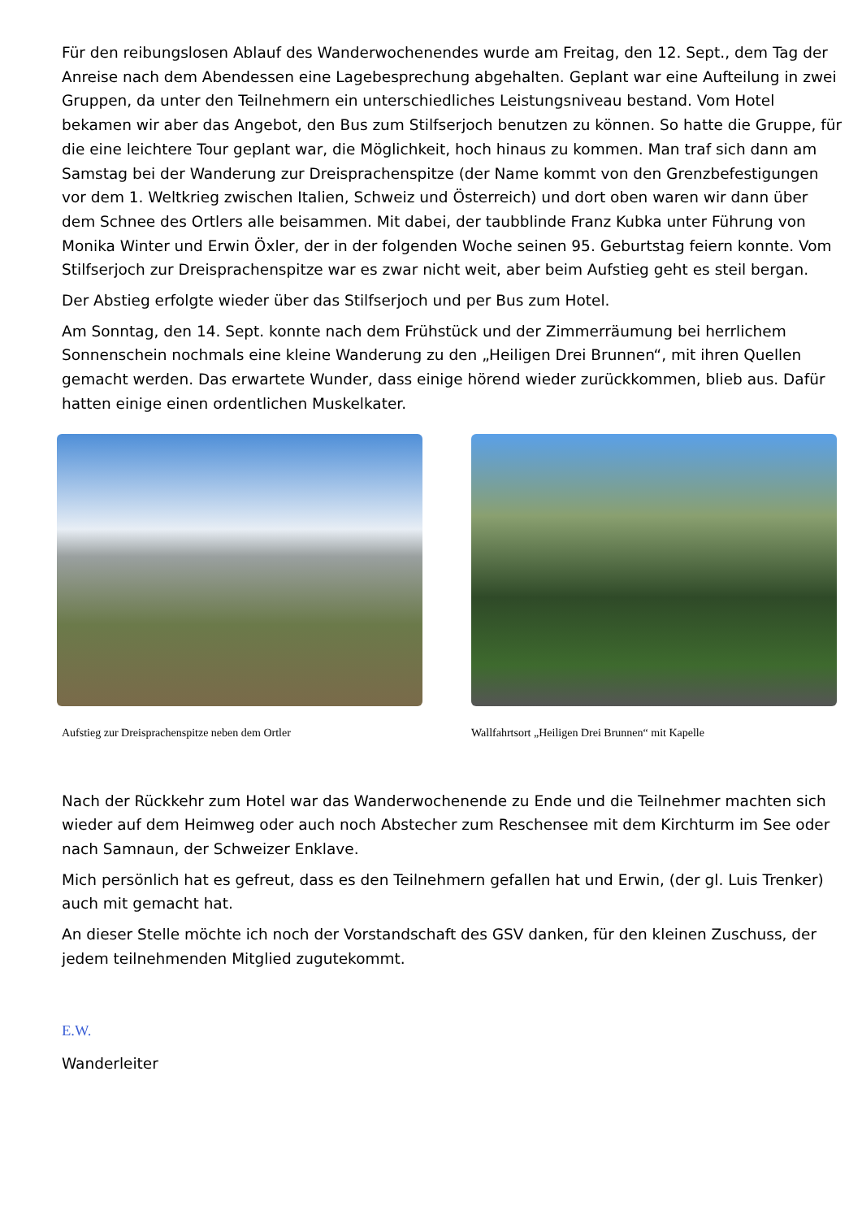Für den reibungslosen Ablauf des Wanderwochenendes wurde am Freitag, den 12. Sept., dem Tag der Anreise nach dem Abendessen eine Lagebesprechung abgehalten. Geplant war eine Aufteilung in zwei Gruppen, da unter den Teilnehmern ein unterschiedliches Leistungsniveau bestand. Vom Hotel bekamen wir aber das Angebot, den Bus zum Stilfserjoch benutzen zu können. So hatte die Gruppe, für die eine leichtere Tour geplant war, die Möglichkeit, hoch hinaus zu kommen. Man traf sich dann am Samstag bei der Wanderung zur Dreisprachenspitze (der Name kommt von den Grenzbefestigungen vor dem 1. Weltkrieg zwischen Italien, Schweiz und Österreich) und dort oben waren wir dann über dem Schnee des Ortlers alle beisammen. Mit dabei, der taubblinde Franz Kubka unter Führung von Monika Winter und Erwin Öxler, der in der folgenden Woche seinen 95. Geburtstag feiern konnte. Vom Stilfserjoch zur Dreisprachenspitze war es zwar nicht weit, aber beim Aufstieg geht es steil bergan.
Der Abstieg erfolgte wieder über das Stilfserjoch und per Bus zum Hotel.
Am Sonntag, den 14. Sept. konnte nach dem Frühstück und der Zimmerräumung bei herrlichem Sonnenschein nochmals eine kleine Wanderung zu den „Heiligen Drei Brunnen“, mit ihren Quellen gemacht werden. Das erwartete Wunder, dass einige hörend wieder zurückkommen, blieb aus. Dafür hatten einige einen ordentlichen Muskelkater.
Aufstieg zur Dreisprachenspitze neben dem Ortler
Wallfahrtsort „Heiligen Drei Brunnen“ mit Kapelle
Nach der Rückkehr zum Hotel war das Wanderwochenende zu Ende und die Teilnehmer machten sich wieder auf dem Heimweg oder auch noch Abstecher zum Reschensee mit dem Kirchturm im See oder nach Samnaun, der Schweizer Enklave.
Mich persönlich hat es gefreut, dass es den Teilnehmern gefallen hat und Erwin, (der gl. Luis Trenker) auch mit gemacht hat.
An dieser Stelle möchte ich noch der Vorstandschaft des GSV danken, für den kleinen Zuschuss, der jedem teilnehmenden Mitglied zugutekommt.
E.W.
Wanderleiter